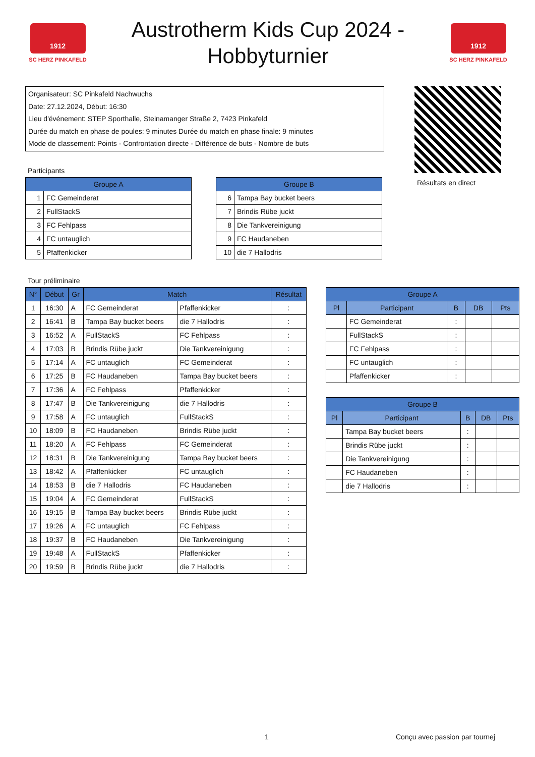1912
SC HERZ PINKAFELD
Austrotherm Kids Cup 2024 -
Hobbyturnier
1912
SC HERZ PINKAFELD
Organisateur: SC Pinkafeld Nachwuchs
Date: 27.12.2024, Début: 16:30
Lieu d'événement: STEP Sporthalle, Steinamanger Straße 2, 7423 Pinkafeld
Durée du match en phase de poules: 9 minutes Durée du match en phase finale: 9 minutes
Mode de classement: Points - Confrontation directe - Différence de buts - Nombre de buts
Résultats en direct
Participants
| Groupe A | |
| --- | --- |
| 1 | FC Gemeinderat |
| 2 | FullStackS |
| 3 | FC Fehlpass |
| 4 | FC untauglich |
| 5 | Pfaffenkicker |
| Groupe B | |
| --- | --- |
| 6 | Tampa Bay bucket beers |
| 7 | Brindis Rübe juckt |
| 8 | Die Tankvereinigung |
| 9 | FC Haudaneben |
| 10 | die 7 Hallodris |
Tour préliminaire
| N° | Début | Gr | Match | | Résultat |
| --- | --- | --- | --- | --- | --- |
| 1 | 16:30 | A | FC Gemeinderat | Pfaffenkicker | : |
| 2 | 16:41 | B | Tampa Bay bucket beers | die 7 Hallodris | : |
| 3 | 16:52 | A | FullStackS | FC Fehlpass | : |
| 4 | 17:03 | B | Brindis Rübe juckt | Die Tankvereinigung | : |
| 5 | 17:14 | A | FC untauglich | FC Gemeinderat | : |
| 6 | 17:25 | B | FC Haudaneben | Tampa Bay bucket beers | : |
| 7 | 17:36 | A | FC Fehlpass | Pfaffenkicker | : |
| 8 | 17:47 | B | Die Tankvereinigung | die 7 Hallodris | : |
| 9 | 17:58 | A | FC untauglich | FullStackS | : |
| 10 | 18:09 | B | FC Haudaneben | Brindis Rübe juckt | : |
| 11 | 18:20 | A | FC Fehlpass | FC Gemeinderat | : |
| 12 | 18:31 | B | Die Tankvereinigung | Tampa Bay bucket beers | : |
| 13 | 18:42 | A | Pfaffenkicker | FC untauglich | : |
| 14 | 18:53 | B | die 7 Hallodris | FC Haudaneben | : |
| 15 | 19:04 | A | FC Gemeinderat | FullStackS | : |
| 16 | 19:15 | B | Tampa Bay bucket beers | Brindis Rübe juckt | : |
| 17 | 19:26 | A | FC untauglich | FC Fehlpass | : |
| 18 | 19:37 | B | FC Haudaneben | Die Tankvereinigung | : |
| 19 | 19:48 | A | FullStackS | Pfaffenkicker | : |
| 20 | 19:59 | B | Brindis Rübe juckt | die 7 Hallodris | : |
| Groupe A | | | | |
| --- | --- | --- | --- | --- |
| Pl | Participant | B | DB | Pts |
| | FC Gemeinderat | : | | |
| | FullStackS | : | | |
| | FC Fehlpass | : | | |
| | FC untauglich | : | | |
| | Pfaffenkicker | : | | |
| Groupe B | | | | |
| --- | --- | --- | --- | --- |
| Pl | Participant | B | DB | Pts |
| | Tampa Bay bucket beers | : | | |
| | Brindis Rübe juckt | : | | |
| | Die Tankvereinigung | : | | |
| | FC Haudaneben | : | | |
| | die 7 Hallodris | : | | |
1 Conçu avec passion par tournej